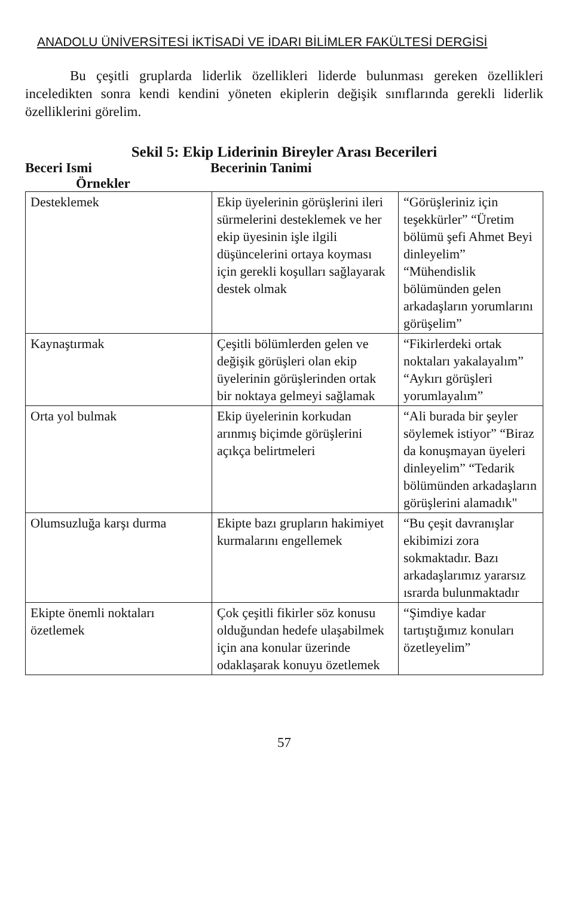ANADOLU ÜNİVERSİTESİ İKTİSADİ VE İDARI BİLİMLER FAKÜLTESİ DERGİSİ
Bu çeşitli gruplarda liderlik özellikleri liderde bulunması gereken özellikleri inceledikten sonra kendi kendini yöneten ekiplerin değişik sınıflarında gerekli liderlik özelliklerini görelim.
Sekil 5: Ekip Liderinin Bireyler Arası Becerileri
Beceri Ismi Becerinin Tanimi
Örnekler
| Desteklemek | Ekip üyelerinin görüşlerini ileri sürmelerini desteklemek ve her ekip üyesinin işle ilgili düşüncelerini ortaya koyması için gerekli koşulları sağlayarak destek olmak | “Görüşleriniz için teşekkürler” “Üretim bölümü şefi Ahmet Beyi dinleyelim” “Mühendislik bölümünden gelen arkadaşların yorumlarını görüşelim” |
| Kaynaştırmak | Çeşitli bölümlerden gelen ve değişik görüşleri olan ekip üyelerinin görüşlerinden ortak bir noktaya gelmeyi sağlamak | “Fikirlerdeki ortak noktaları yakalayalım” “Aykırı görüşleri yorumlayalım” |
| Orta yol bulmak | Ekip üyelerinin korkudan arınmış biçimde görüşlerini açıkça belirtmeleri | “Ali burada bir şeyler söylemek istiyor” “Biraz da konuşmayan üyeleri dinleyelim” “Tedarik bölümünden arkadaşların görüşlerini alamadık" |
| Olumsuzluğa karşı durma | Ekipte bazı grupların hakimiyet kurmalarını engellemek | “Bu çeşit davranışlar ekibimizi zora sokmaktadır. Bazı arkadaşlarımız yararsız ısrarda bulunmaktadır |
| Ekipte önemli noktaları özetlemek | Çok çeşitli fikirler söz konusu olduğundan hedefe ulaşabilmek için ana konular üzerinde odaklaşarak konuyu özetlemek | “Şimdiye kadar tartıştığımız konuları özetleyelim” |
57